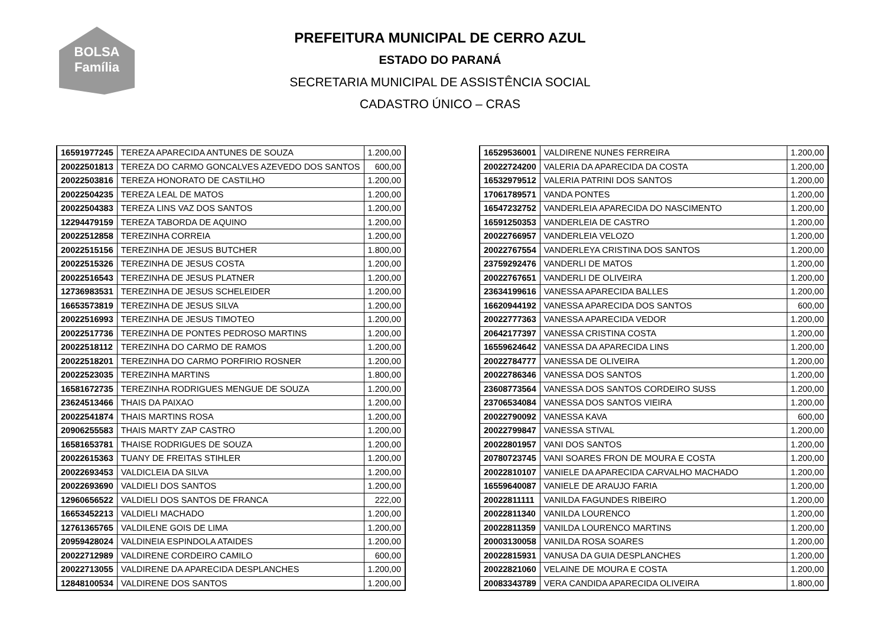BOLSA
Família
PREFEITURA MUNICIPAL DE CERRO AZUL
ESTADO DO PARANÁ
SECRETARIA MUNICIPAL DE ASSISTÊNCIA SOCIAL
CADASTRO ÚNICO – CRAS
| 16591977245 | TEREZA APARECIDA ANTUNES DE SOUZA | 1.200,00 |
| 20022501813 | TEREZA DO CARMO GONCALVES AZEVEDO DOS SANTOS | 600,00 |
| 20022503816 | TEREZA HONORATO DE CASTILHO | 1.200,00 |
| 20022504235 | TEREZA LEAL DE MATOS | 1.200,00 |
| 20022504383 | TEREZA LINS VAZ DOS SANTOS | 1.200,00 |
| 12294479159 | TEREZA TABORDA DE AQUINO | 1.200,00 |
| 20022512858 | TEREZINHA CORREIA | 1.200,00 |
| 20022515156 | TEREZINHA DE JESUS BUTCHER | 1.800,00 |
| 20022515326 | TEREZINHA DE JESUS COSTA | 1.200,00 |
| 20022516543 | TEREZINHA DE JESUS PLATNER | 1.200,00 |
| 12736983531 | TEREZINHA DE JESUS SCHELEIDER | 1.200,00 |
| 16653573819 | TEREZINHA DE JESUS SILVA | 1.200,00 |
| 20022516993 | TEREZINHA DE JESUS TIMOTEO | 1.200,00 |
| 20022517736 | TEREZINHA DE PONTES PEDROSO MARTINS | 1.200,00 |
| 20022518112 | TEREZINHA DO CARMO DE RAMOS | 1.200,00 |
| 20022518201 | TEREZINHA DO CARMO PORFIRIO ROSNER | 1.200,00 |
| 20022523035 | TEREZINHA MARTINS | 1.800,00 |
| 16581672735 | TEREZINHA RODRIGUES MENGUE DE SOUZA | 1.200,00 |
| 23624513466 | THAIS DA PAIXAO | 1.200,00 |
| 20022541874 | THAIS MARTINS ROSA | 1.200,00 |
| 20906255583 | THAIS MARTY ZAP CASTRO | 1.200,00 |
| 16581653781 | THAISE RODRIGUES DE SOUZA | 1.200,00 |
| 20022615363 | TUANY DE FREITAS STIHLER | 1.200,00 |
| 20022693453 | VALDICLEIA DA SILVA | 1.200,00 |
| 20022693690 | VALDIELI DOS SANTOS | 1.200,00 |
| 12960656522 | VALDIELI DOS SANTOS DE FRANCA | 222,00 |
| 16653452213 | VALDIELI MACHADO | 1.200,00 |
| 12761365765 | VALDILENE GOIS DE LIMA | 1.200,00 |
| 20959428024 | VALDINEIA ESPINDOLA ATAIDES | 1.200,00 |
| 20022712989 | VALDIRENE CORDEIRO CAMILO | 600,00 |
| 20022713055 | VALDIRENE DA APARECIDA DESPLANCHES | 1.200,00 |
| 12848100534 | VALDIRENE DOS SANTOS | 1.200,00 |
| 16529536001 | VALDIRENE NUNES FERREIRA | 1.200,00 |
| 20022724200 | VALERIA DA APARECIDA DA COSTA | 1.200,00 |
| 16532979512 | VALERIA PATRINI DOS SANTOS | 1.200,00 |
| 17061789571 | VANDA PONTES | 1.200,00 |
| 16547232752 | VANDERLEIA APARECIDA DO NASCIMENTO | 1.200,00 |
| 16591250353 | VANDERLEIA DE CASTRO | 1.200,00 |
| 20022766957 | VANDERLEIA VELOZO | 1.200,00 |
| 20022767554 | VANDERLEYA CRISTINA DOS SANTOS | 1.200,00 |
| 23759292476 | VANDERLI DE MATOS | 1.200,00 |
| 20022767651 | VANDERLI DE OLIVEIRA | 1.200,00 |
| 23634199616 | VANESSA APARECIDA BALLES | 1.200,00 |
| 16620944192 | VANESSA APARECIDA DOS SANTOS | 600,00 |
| 20022777363 | VANESSA APARECIDA VEDOR | 1.200,00 |
| 20642177397 | VANESSA CRISTINA COSTA | 1.200,00 |
| 16559624642 | VANESSA DA APARECIDA LINS | 1.200,00 |
| 20022784777 | VANESSA DE OLIVEIRA | 1.200,00 |
| 20022786346 | VANESSA DOS SANTOS | 1.200,00 |
| 23608773564 | VANESSA DOS SANTOS CORDEIRO SUSS | 1.200,00 |
| 23706534084 | VANESSA DOS SANTOS VIEIRA | 1.200,00 |
| 20022790092 | VANESSA KAVA | 600,00 |
| 20022799847 | VANESSA STIVAL | 1.200,00 |
| 20022801957 | VANI DOS SANTOS | 1.200,00 |
| 20780723745 | VANI SOARES FRON DE MOURA E COSTA | 1.200,00 |
| 20022810107 | VANIELE DA APARECIDA CARVALHO MACHADO | 1.200,00 |
| 16559640087 | VANIELE DE ARAUJO FARIA | 1.200,00 |
| 20022811111 | VANILDA FAGUNDES RIBEIRO | 1.200,00 |
| 20022811340 | VANILDA LOURENCO | 1.200,00 |
| 20022811359 | VANILDA LOURENCO MARTINS | 1.200,00 |
| 20003130058 | VANILDA ROSA SOARES | 1.200,00 |
| 20022815931 | VANUSA DA GUIA DESPLANCHES | 1.200,00 |
| 20022821060 | VELAINE DE MOURA E COSTA | 1.200,00 |
| 20083343789 | VERA CANDIDA APARECIDA OLIVEIRA | 1.800,00 |